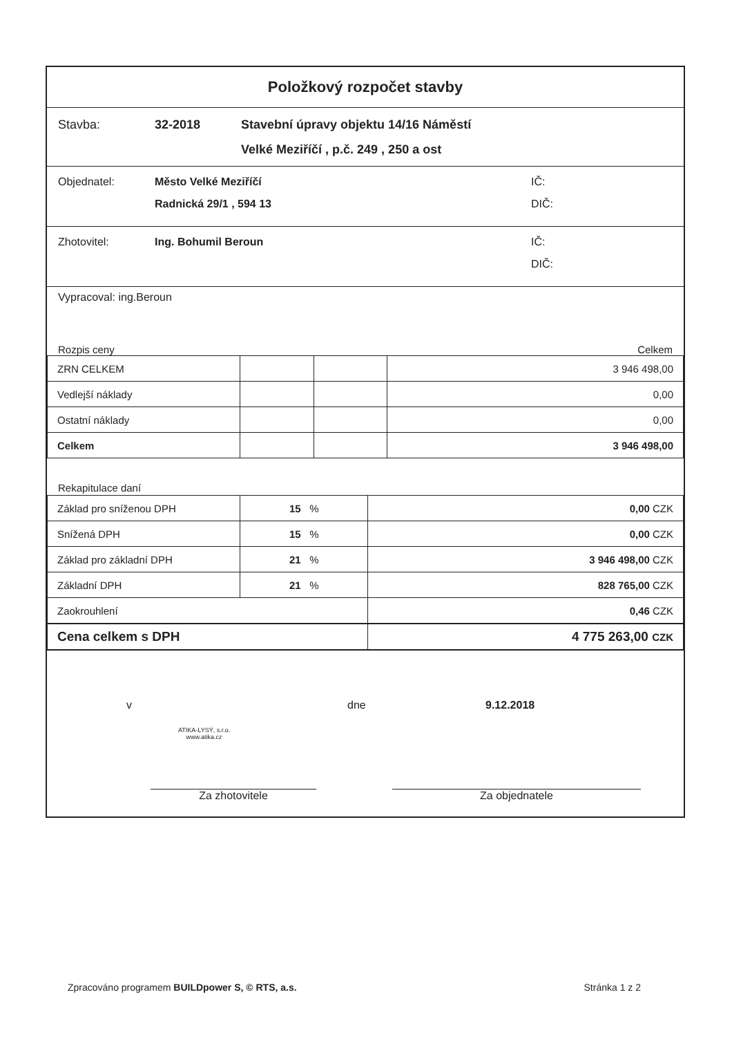Položkový rozpočet stavby
Stavba: 32-2018 Stavební úpravy objektu 14/16 Náměstí
Velké Meziříčí , p.č. 249 , 250 a ost
Objednatel: Město Velké Meziříčí
Radnická 29/1 , 594 13 IČ:
DIČ:
Zhotovitel: Ing. Bohumil Beroun IČ:
DIČ:
Vypracoval: ing.Beroun
Rozpis ceny Celkem
| ZRN CELKEM | | | 3 946 498,00 |
| Vedlejší náklady | | | 0,00 |
| Ostatní náklady | | | 0,00 |
| Celkem | | | 3 946 498,00 |
Rekapitulace daní
| Základ pro sníženou DPH | 15 % | 0,00 CZK |
| Snížená DPH | 15 % | 0,00 CZK |
| Základ pro základní DPH | 21 % | 3 946 498,00 CZK |
| Základní DPH | 21 % | 828 765,00 CZK |
| Zaokrouhlení | | 0,46 CZK |
| Cena celkem s DPH | | 4 775 263,00 CZK |
v dne 9.12.2018
ATIKA-LYSÝ, s.r.o.
www.atika.cz
Za zhotovitele Za objednatele
Zpracováno programem BUILDpower S, © RTS, a.s. Stránka 1 z 2